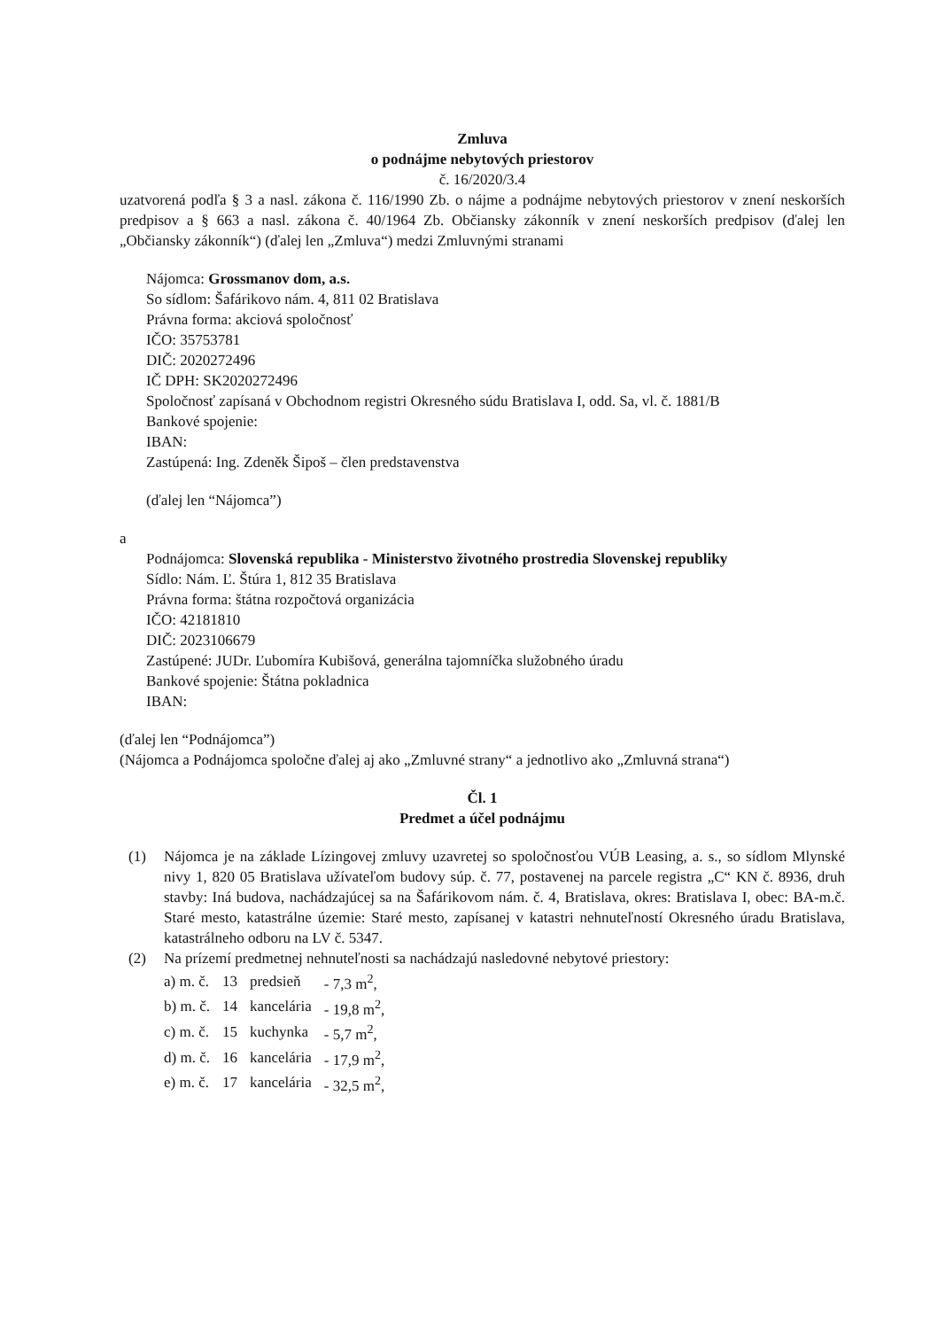Zmluva
o podnájme nebytových priestorov
č. 16/2020/3.4
uzatvorená podľa § 3 a nasl. zákona č. 116/1990 Zb. o nájme a podnájme nebytových priestorov v znení neskorších predpisov a § 663 a nasl. zákona č. 40/1964 Zb. Občiansky zákonník v znení neskorších predpisov (ďalej len „Občiansky zákonník“) (ďalej len „Zmluva“) medzi Zmluvnými stranami
Nájomca: Grossmanov dom, a.s.
So sídlom: Šafárikovo nám. 4, 811 02 Bratislava
Právna forma: akciová spoločnosť
IČO: 35753781
DIČ: 2020272496
IČ DPH: SK2020272496
Spoločnosť zapísaná v Obchodnom registri Okresného súdu Bratislava I, odd. Sa, vl. č. 1881/B
Bankové spojenie:
IBAN:
Zastúpená: Ing. Zdeněk Šipoš – člen predstavenstva
(ďalej len “Nájomca”)
a
Podnájomca: Slovenská republika - Ministerstvo životného prostredia Slovenskej republiky
Sídlo: Nám. Ľ. Štúra 1, 812 35 Bratislava
Právna forma: štátna rozpočtová organizácia
IČO: 42181810
DIČ: 2023106679
Zastúpené: JUDr. Ľubomíra Kubišová, generálna tajomníčka služobného úradu
Bankové spojenie: Štátna pokladnica
IBAN:
(ďalej len “Podnájomca”)
(Nájomca a Podnájomca spoločne ďalej aj ako „Zmluvné strany“ a jednotlivo ako „Zmluvná strana“)
Čl. 1
Predmet a účel podnájmu
(1) Nájomca je na základe Lízingovej zmluvy uzavretej so spoločnosťou VÚB Leasing, a. s., so sídlom Mlynské nivy 1, 820 05 Bratislava užívateľom budovy súp. č. 77, postavenej na parcele registra „C“ KN č. 8936, druh stavby: Iná budova, nachádzajúcej sa na Šafárikovom nám. č. 4, Bratislava, okres: Bratislava I, obec: BA-m.č. Staré mesto, katastrálne územie: Staré mesto, zapísanej v katastri nehnuteľností Okresného úradu Bratislava, katastrálneho odboru na LV č. 5347.
(2) Na prízemí predmetnej nehnuteľnosti sa nachádzajú nasledovné nebytové priestory:
| a) m. č. | 13 | predsieň | - 7,3 m<sup>2</sup>, |
| b) m. č. | 14 | kancelária | - 19,8 m<sup>2</sup>, |
| c) m. č. | 15 | kuchynka | - 5,7 m<sup>2</sup>, |
| d) m. č. | 16 | kancelária | - 17,9 m<sup>2</sup>, |
| e) m. č. | 17 | kancelária | - 32,5 m<sup>2</sup>, |